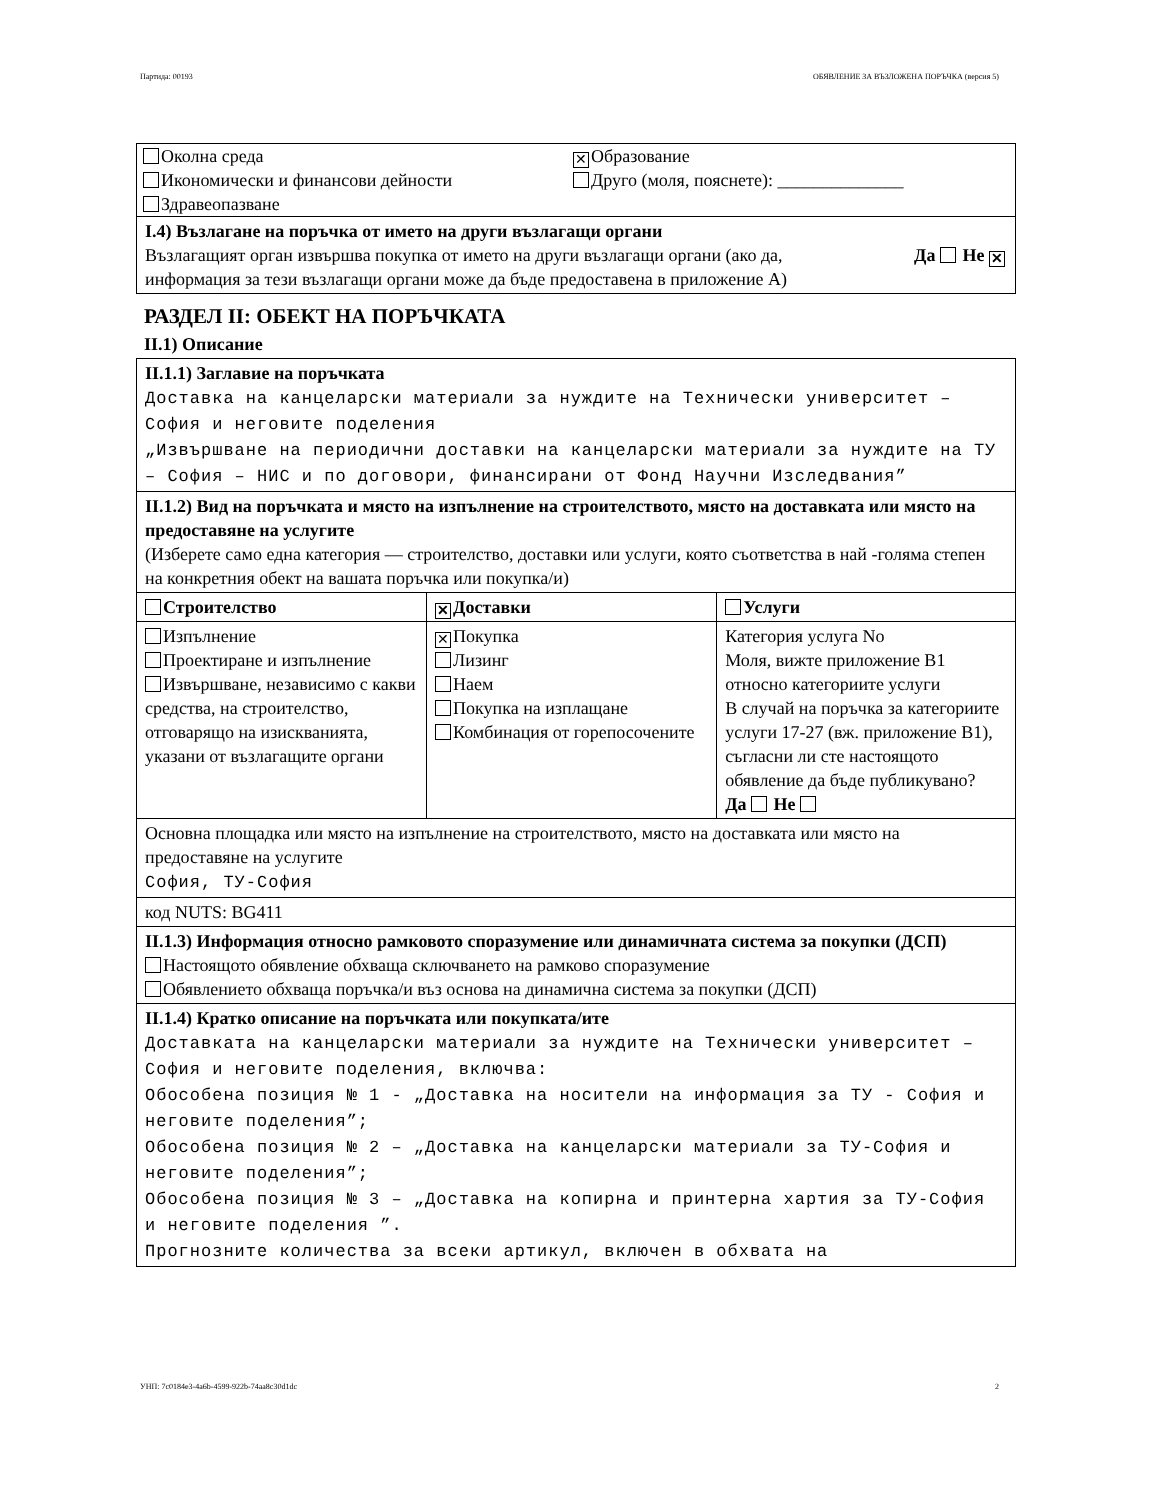Партида: 00193 ОБЯВЛЕНИЕ ЗА ВЪЗЛОЖЕНА ПОРЪЧКА (версия 5)
| Околна среда Икономически и финансови дейности Здравеопазване ✕ Образование Друго (моля, пояснете): ______________ |
| I.4) Възлагане на поръчка от името на други възлагащи органи Възлагащият орган извършва покупка от името на други възлагащи органи (ако да, информация за тези възлагащи органи може да бъде предоставена в приложение А) Да Не ✕ |
РАЗДЕЛ II: ОБЕКТ НА ПОРЪЧКАТА
II.1) Описание
| II.1.1) Заглавие на поръчката Доставка на канцеларски материали за нуждите на Технически университет – София и неговите поделения „Извършване на периодични доставки на канцеларски материали за нуждите на ТУ – София – НИС и по договори, финансирани от Фонд Научни Изследвания” | | |
| II.1.2) Вид на поръчката и място на изпълнение на строителството, място на доставката или място на предоставяне на услугите (Изберете само една категория — строителство, доставки или услуги, която съответства в най -голяма степен на конкретния обект на вашата поръчка или покупка/и) | | |
| Строителство | ✕ Доставки | Услуги |
| Изпълнение Проектиране и изпълнение Извършване, независимо с какви средства, на строителство, отговарящо на изискванията, указани от възлагащите органи | ✕ Покупка Лизинг Наем Покупка на изплащане Комбинация от горепосочените | Категория услуга No Моля, вижте приложение В1 относно категориите услуги В случай на поръчка за категориите услуги 17-27 (вж. приложение В1), съгласни ли сте настоящото обявление да бъде публикувано? Да Не |
| Основна площадка или място на изпълнение на строителството, място на доставката или място на предоставяне на услугите София, ТУ-София | | |
| код NUTS: BG411 | | |
| II.1.3) Информация относно рамковото споразумение или динамичната система за покупки (ДСП) Настоящото обявление обхваща сключването на рамково споразумение Обявлението обхваща поръчка/и въз основа на динамична система за покупки (ДСП) | | |
| II.1.4) Кратко описание на поръчката или покупката/ите Доставката на канцеларски материали за нуждите на Технически университет – София и неговите поделения, включва: Обособена позиция № 1 - „Доставка на носители на информация за ТУ - София и неговите поделения”; Обособена позиция № 2 – „Доставка на канцеларски материали за ТУ-София и неговите поделения”; Обособена позиция № 3 – „Доставка на копирна и принтерна хартия за ТУ-София и неговите поделения ”. Прогнозните количества за всеки артикул, включен в обхвата на | | |
УНП: 7c0184e3-4a6b-4599-922b-74aa8c30d1dc 2